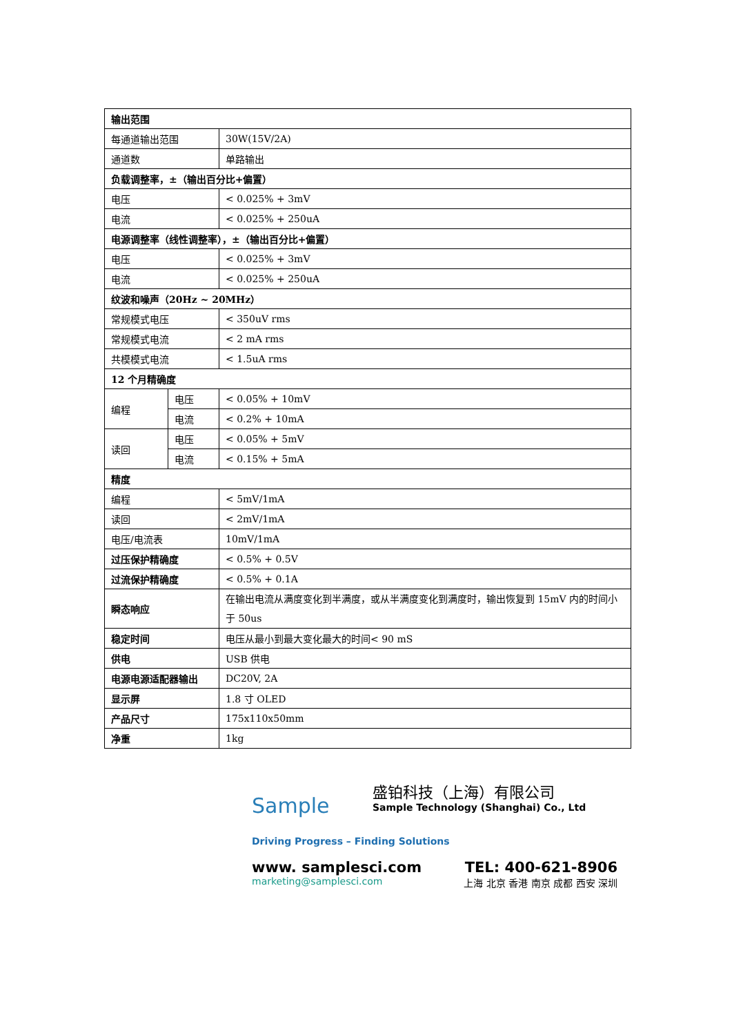| 输出范围 | | |
| 每通道输出范围 | | 30W(15V/2A) |
| 通道数 | | 单路输出 |
| 负载调整率，±（输出百分比+偏置） | | |
| 电压 | | < 0.025% + 3mV |
| 电流 | | < 0.025% + 250uA |
| 电源调整率（线性调整率），±（输出百分比+偏置） | | |
| 电压 | | < 0.025% + 3mV |
| 电流 | | < 0.025% + 250uA |
| 纹波和噪声（20Hz ~ 20MHz） | | |
| 常规模式电压 | | < 350uV rms |
| 常规模式电流 | | < 2 mA rms |
| 共模模式电流 | | < 1.5uA rms |
| 12 个月精确度 | | |
| 编程 | 电压 | < 0.05% + 10mV |
| | 电流 | < 0.2% + 10mA |
| 读回 | 电压 | < 0.05% + 5mV |
| | 电流 | < 0.15% + 5mA |
| 精度 | | |
| 编程 | | < 5mV/1mA |
| 读回 | | < 2mV/1mA |
| 电压/电流表 | | 10mV/1mA |
| 过压保护精确度 | | < 0.5% + 0.5V |
| 过流保护精确度 | | < 0.5% + 0.1A |
| 瞬态响应 | | 在输出电流从满度变化到半满度，或从半满度变化到满度时，输出恢复到 15mV 内的时间小于 50us |
| 稳定时间 | | 电压从最小到最大变化最大的时间< 90 mS |
| 供电 | | USB 供电 |
| 电源电源适配器输出 | | DC20V, 2A |
| 显示屏 | | 1.8 寸 OLED |
| 产品尺寸 | | 175x110x50mm |
| 净重 | | 1kg |
Sample
盛铂科技（上海）有限公司
Sample Technology (Shanghai) Co., Ltd
Driving Progress – Finding Solutions
www. samplesci.com TEL: 400-621-8906
marketing@samplesci.com 上海 北京 香港 南京 成都 西安 深圳